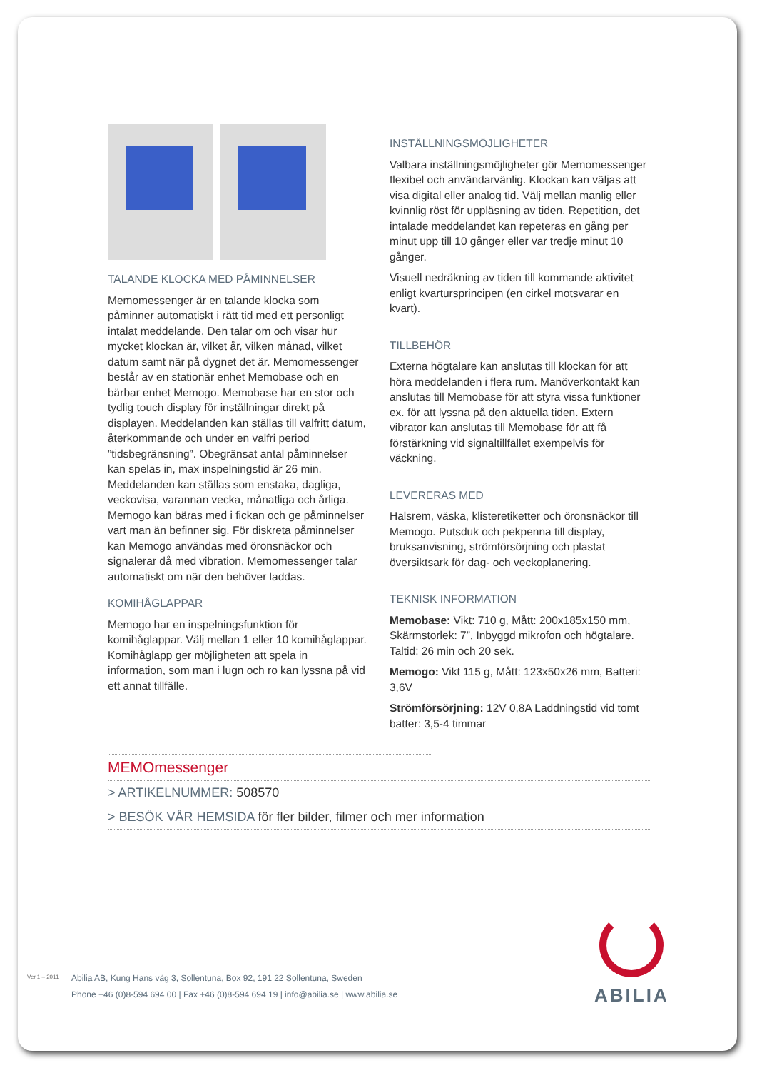TALANDE KLOCKA MED PÅMINNELSER
Memomessenger är en talande klocka som påminner automatiskt i rätt tid med ett personligt intalat meddelande. Den talar om och visar hur mycket klockan är, vilket år, vilken månad, vilket datum samt när på dygnet det är. Memomessenger består av en stationär enhet Memobase och en bärbar enhet Memogo. Memobase har en stor och tydlig touch display för inställningar direkt på displayen. Meddelanden kan ställas till valfritt datum, återkommande och under en valfri period ”tidsbegränsning”. Obegränsat antal påminnelser kan spelas in, max inspelningstid är 26 min. Meddelanden kan ställas som enstaka, dagliga, veckovisa, varannan vecka, månatliga och årliga. Memogo kan bäras med i fickan och ge påminnelser vart man än befinner sig. För diskreta påminnelser kan Memogo användas med öronsnäckor och signalerar då med vibration. Memomessenger talar automatiskt om när den behöver laddas.
KOMIHÅGLAPPAR
Memogo har en inspelningsfunktion för komihåglappar. Välj mellan 1 eller 10 komihåglappar. Komihåglapp ger möjligheten att spela in information, som man i lugn och ro kan lyssna på vid ett annat tillfälle.
INSTÄLLNINGSMÖJLIGHETER
Valbara inställningsmöjligheter gör Memomessenger flexibel och användarvänlig. Klockan kan väljas att visa digital eller analog tid. Välj mellan manlig eller kvinnlig röst för uppläsning av tiden. Repetition, det intalade meddelandet kan repeteras en gång per minut upp till 10 gånger eller var tredje minut 10 gånger.
Visuell nedräkning av tiden till kommande aktivitet enligt kvartursprincipen (en cirkel motsvarar en kvart).
TILLBEHÖR
Externa högtalare kan anslutas till klockan för att höra meddelanden i flera rum. Manöverkontakt kan anslutas till Memobase för att styra vissa funktioner ex. för att lyssna på den aktuella tiden. Extern vibrator kan anslutas till Memobase för att få förstärkning vid signaltillfället exempelvis för väckning.
LEVERERAS MED
Halsrem, väska, klisteretiketter och öronsnäckor till Memogo. Putsduk och pekpenna till display, bruksanvisning, strömförsörjning och plastat översiktsark för dag- och veckoplanering.
TEKNISK INFORMATION
Memobase: Vikt: 710 g, Mått: 200x185x150 mm, Skärmstorlek: 7”, Inbyggd mikrofon och högtalare. Taltid: 26 min och 20 sek.
Memogo: Vikt 115 g, Mått: 123x50x26 mm, Batteri: 3,6V
Strömförsörjning: 12V 0,8A Laddningstid vid tomt batter: 3,5-4 timmar
MEMOmessenger
> ARTIKELNUMMER: 508570
> BESÖK VÅR HEMSIDA för fler bilder, filmer och mer information
Ver.1 – 2011
Abilia AB, Kung Hans väg 3, Sollentuna, Box 92, 191 22 Sollentuna, Sweden
Phone +46 (0)8-594 694 00 | Fax +46 (0)8-594 694 19 | info@abilia.se | www.abilia.se
ABILIA